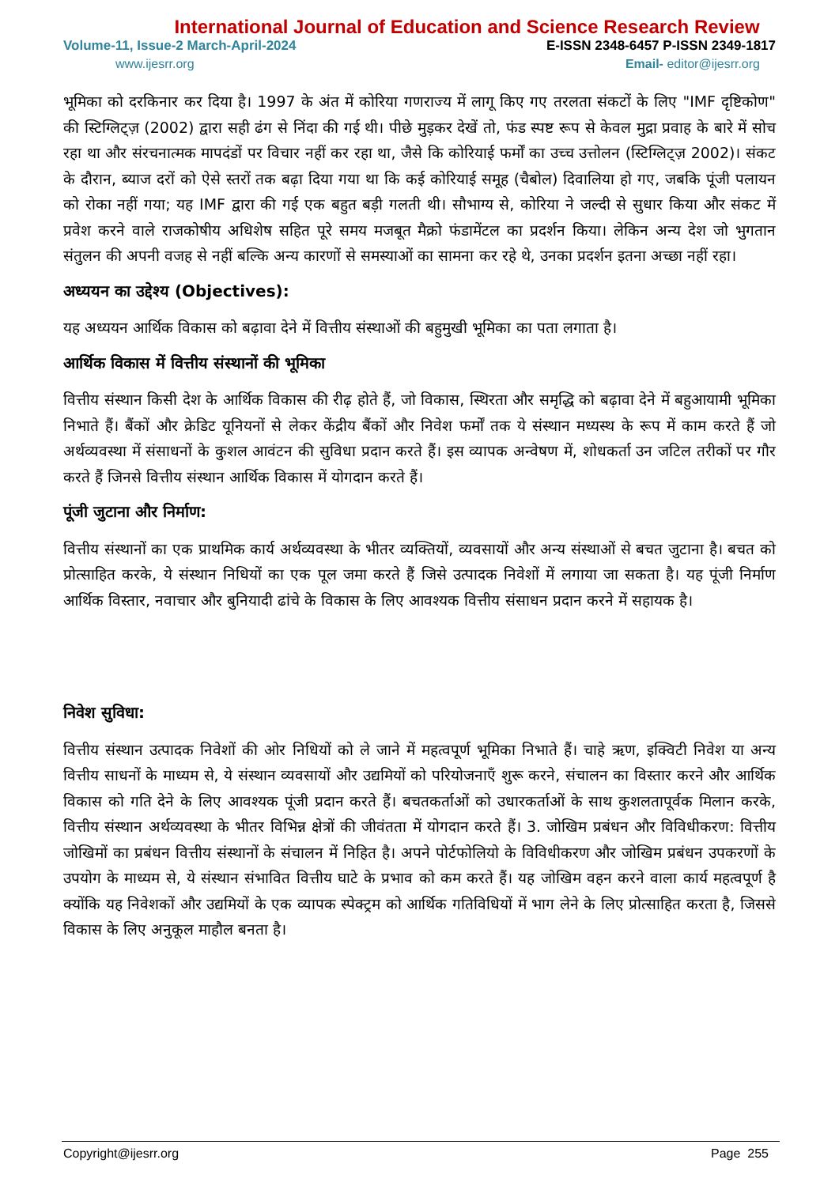International Journal of Education and Science Research Review
Volume-11, Issue-2 March-April-2024 E-ISSN 2348-6457 P-ISSN 2349-1817
www.ijesrr.org Email- editor@ijesrr.org
भूमिका को दरकिनार कर दिया है। 1997 के अंत में कोरिया गणराज्य में लागू किए गए तरलता संकटों के लिए "IMF दृष्टिकोण" की स्टिग्लिट्ज़ (2002) द्वारा सही ढंग से निंदा की गई थी। पीछे मुड़कर देखें तो, फंड स्पष्ट रूप से केवल मुद्रा प्रवाह के बारे में सोच रहा था और संरचनात्मक मापदंडों पर विचार नहीं कर रहा था, जैसे कि कोरियाई फर्मों का उच्च उत्तोलन (स्टिग्लिट्ज़ 2002)। संकट के दौरान, ब्याज दरों को ऐसे स्तरों तक बढ़ा दिया गया था कि कई कोरियाई समूह (चैबोल) दिवालिया हो गए, जबकि पूंजी पलायन को रोका नहीं गया; यह IMF द्वारा की गई एक बहुत बड़ी गलती थी। सौभाग्य से, कोरिया ने जल्दी से सुधार किया और संकट में प्रवेश करने वाले राजकोषीय अधिशेष सहित पूरे समय मजबूत मैक्रो फंडामेंटल का प्रदर्शन किया। लेकिन अन्य देश जो भुगतान संतुलन की अपनी वजह से नहीं बल्कि अन्य कारणों से समस्याओं का सामना कर रहे थे, उनका प्रदर्शन इतना अच्छा नहीं रहा।
अध्ययन का उद्देश्य (Objectives):
यह अध्ययन आर्थिक विकास को बढ़ावा देने में वित्तीय संस्थाओं की बहुमुखी भूमिका का पता लगाता है।
आर्थिक विकास में वित्तीय संस्थानों की भूमिका
वित्तीय संस्थान किसी देश के आर्थिक विकास की रीढ़ होते हैं, जो विकास, स्थिरता और समृद्धि को बढ़ावा देने में बहुआयामी भूमिका निभाते हैं। बैंकों और क्रेडिट यूनियनों से लेकर केंद्रीय बैंकों और निवेश फर्मों तक ये संस्थान मध्यस्थ के रूप में काम करते हैं जो अर्थव्यवस्था में संसाधनों के कुशल आवंटन की सुविधा प्रदान करते हैं। इस व्यापक अन्वेषण में, शोधकर्ता उन जटिल तरीकों पर गौर करते हैं जिनसे वित्तीय संस्थान आर्थिक विकास में योगदान करते हैं।
पूंजी जुटाना और निर्माण:
वित्तीय संस्थानों का एक प्राथमिक कार्य अर्थव्यवस्था के भीतर व्यक्तियों, व्यवसायों और अन्य संस्थाओं से बचत जुटाना है। बचत को प्रोत्साहित करके, ये संस्थान निधियों का एक पूल जमा करते हैं जिसे उत्पादक निवेशों में लगाया जा सकता है। यह पूंजी निर्माण आर्थिक विस्तार, नवाचार और बुनियादी ढांचे के विकास के लिए आवश्यक वित्तीय संसाधन प्रदान करने में सहायक है।
निवेश सुविधा:
वित्तीय संस्थान उत्पादक निवेशों की ओर निधियों को ले जाने में महत्वपूर्ण भूमिका निभाते हैं। चाहे ऋण, इक्विटी निवेश या अन्य वित्तीय साधनों के माध्यम से, ये संस्थान व्यवसायों और उद्यमियों को परियोजनाएँ शुरू करने, संचालन का विस्तार करने और आर्थिक विकास को गति देने के लिए आवश्यक पूंजी प्रदान करते हैं। बचतकर्ताओं को उधारकर्ताओं के साथ कुशलतापूर्वक मिलान करके, वित्तीय संस्थान अर्थव्यवस्था के भीतर विभिन्न क्षेत्रों की जीवंतता में योगदान करते हैं। 3. जोखिम प्रबंधन और विविधीकरण: वित्तीय जोखिमों का प्रबंधन वित्तीय संस्थानों के संचालन में निहित है। अपने पोर्टफोलियो के विविधीकरण और जोखिम प्रबंधन उपकरणों के उपयोग के माध्यम से, ये संस्थान संभावित वित्तीय घाटे के प्रभाव को कम करते हैं। यह जोखिम वहन करने वाला कार्य महत्वपूर्ण है क्योंकि यह निवेशकों और उद्यमियों के एक व्यापक स्पेक्ट्रम को आर्थिक गतिविधियों में भाग लेने के लिए प्रोत्साहित करता है, जिससे विकास के लिए अनुकूल माहौल बनता है।
Copyright@ijesrr.org Page 255